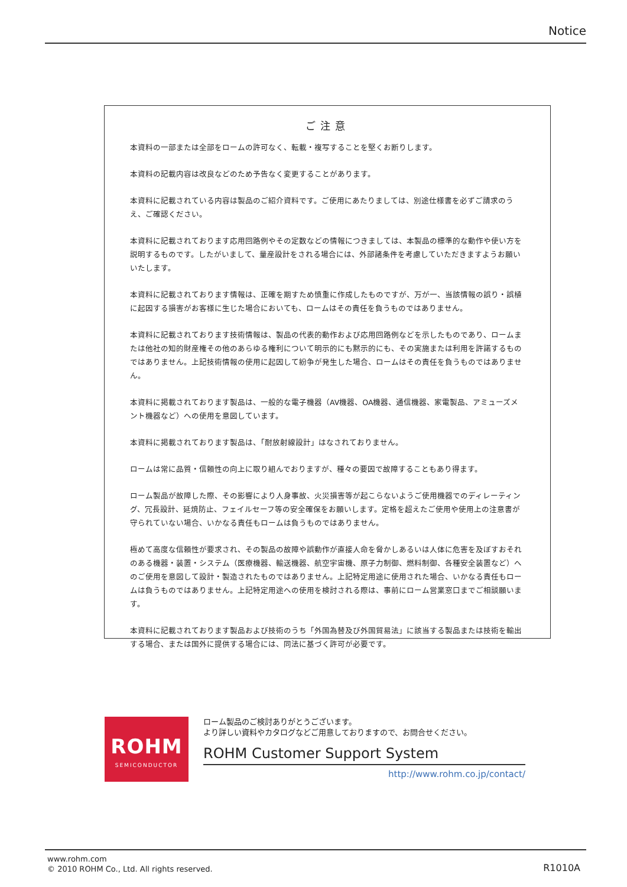Notice
ご注意
本資料の一部または全部をロームの許可なく、転載・複写することを堅くお断りします。
本資料の記載内容は改良などのため予告なく変更することがあります。
本資料に記載されている内容は製品のご紹介資料です。ご使用にあたりましては、別途仕様書を必ずご請求のうえ、ご確認ください。
本資料に記載されております応用回路例やその定数などの情報につきましては、本製品の標準的な動作や使い方を説明するものです。したがいまして、量産設計をされる場合には、外部諸条件を考慮していただきますようお願いいたします。
本資料に記載されております情報は、正確を期すため慎重に作成したものですが、万が一、当該情報の誤り・誤植に起因する損害がお客様に生じた場合においても、ロームはその責任を負うものではありません。
本資料に記載されております技術情報は、製品の代表的動作および応用回路例などを示したものであり、ロームまたは他社の知的財産権その他のあらゆる権利について明示的にも黙示的にも、その実施または利用を許諾するものではありません。上記技術情報の使用に起因して紛争が発生した場合、ロームはその責任を負うものではありません。
本資料に掲載されております製品は、一般的な電子機器（AV機器、OA機器、通信機器、家電製品、アミューズメント機器など）への使用を意図しています。
本資料に掲載されております製品は、「耐放射線設計」はなされておりません。
ロームは常に品質・信頼性の向上に取り組んでおりますが、種々の要因で故障することもあり得ます。
ローム製品が故障した際、その影響により人身事故、火災損害等が起こらないようご使用機器でのディレーティング、冗長設計、延焼防止、フェイルセーフ等の安全確保をお願いします。定格を超えたご使用や使用上の注意書が守られていない場合、いかなる責任もロームは負うものではありません。
極めて高度な信頼性が要求され、その製品の故障や誤動作が直接人命を脅かしあるいは人体に危害を及ぼすおそれのある機器・装置・システム（医療機器、輸送機器、航空宇宙機、原子力制御、燃料制御、各種安全装置など）へのご使用を意図して設計・製造されたものではありません。上記特定用途に使用された場合、いかなる責任もロームは負うものではありません。上記特定用途への使用を検討される際は、事前にローム営業窓口までご相談願います。
本資料に記載されております製品および技術のうち「外国為替及び外国貿易法」に該当する製品または技術を輸出する場合、または国外に提供する場合には、同法に基づく許可が必要です。
ROHM
SEMICONDUCTOR
ローム製品のご検討ありがとうございます。
より詳しい資料やカタログなどご用意しておりますので、お問合せください。
ROHM Customer Support System
http://www.rohm.co.jp/contact/
www.rohm.com
© 2010 ROHM Co., Ltd. All rights reserved.
R1010A